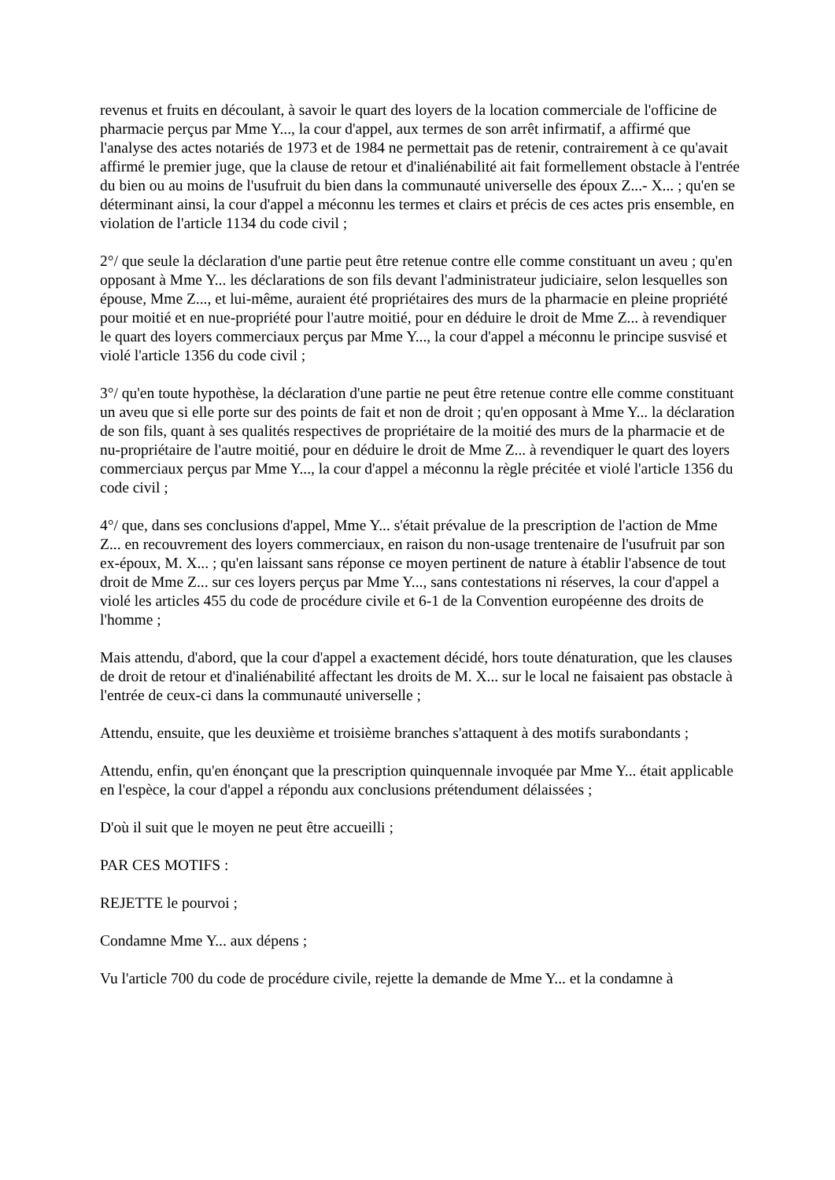revenus et fruits en découlant, à savoir le quart des loyers de la location commerciale de l'officine de pharmacie perçus par Mme Y..., la cour d'appel, aux termes de son arrêt infirmatif, a affirmé que l'analyse des actes notariés de 1973 et de 1984 ne permettait pas de retenir, contrairement à ce qu'avait affirmé le premier juge, que la clause de retour et d'inaliénabilité ait fait formellement obstacle à l'entrée du bien ou au moins de l'usufruit du bien dans la communauté universelle des époux Z...- X... ; qu'en se déterminant ainsi, la cour d'appel a méconnu les termes et clairs et précis de ces actes pris ensemble, en violation de l'article 1134 du code civil ;
2°/ que seule la déclaration d'une partie peut être retenue contre elle comme constituant un aveu ; qu'en opposant à Mme Y... les déclarations de son fils devant l'administrateur judiciaire, selon lesquelles son épouse, Mme Z..., et lui-même, auraient été propriétaires des murs de la pharmacie en pleine propriété pour moitié et en nue-propriété pour l'autre moitié, pour en déduire le droit de Mme Z... à revendiquer le quart des loyers commerciaux perçus par Mme Y..., la cour d'appel a méconnu le principe susvisé et violé l'article 1356 du code civil ;
3°/ qu'en toute hypothèse, la déclaration d'une partie ne peut être retenue contre elle comme constituant un aveu que si elle porte sur des points de fait et non de droit ; qu'en opposant à Mme Y... la déclaration de son fils, quant à ses qualités respectives de propriétaire de la moitié des murs de la pharmacie et de nu-propriétaire de l'autre moitié, pour en déduire le droit de Mme Z... à revendiquer le quart des loyers commerciaux perçus par Mme Y..., la cour d'appel a méconnu la règle précitée et violé l'article 1356 du code civil ;
4°/ que, dans ses conclusions d'appel, Mme Y... s'était prévalue de la prescription de l'action de Mme Z... en recouvrement des loyers commerciaux, en raison du non-usage trentenaire de l'usufruit par son ex-époux, M. X... ; qu'en laissant sans réponse ce moyen pertinent de nature à établir l'absence de tout droit de Mme Z... sur ces loyers perçus par Mme Y..., sans contestations ni réserves, la cour d'appel a violé les articles 455 du code de procédure civile et 6-1 de la Convention européenne des droits de l'homme ;
Mais attendu, d'abord, que la cour d'appel a exactement décidé, hors toute dénaturation, que les clauses de droit de retour et d'inaliénabilité affectant les droits de M. X... sur le local ne faisaient pas obstacle à l'entrée de ceux-ci dans la communauté universelle ;
Attendu, ensuite, que les deuxième et troisième branches s'attaquent à des motifs surabondants ;
Attendu, enfin, qu'en énonçant que la prescription quinquennale invoquée par Mme Y... était applicable en l'espèce, la cour d'appel a répondu aux conclusions prétendument délaissées ;
D'où il suit que le moyen ne peut être accueilli ;
PAR CES MOTIFS :
REJETTE le pourvoi ;
Condamne Mme Y... aux dépens ;
Vu l'article 700 du code de procédure civile, rejette la demande de Mme Y... et la condamne à